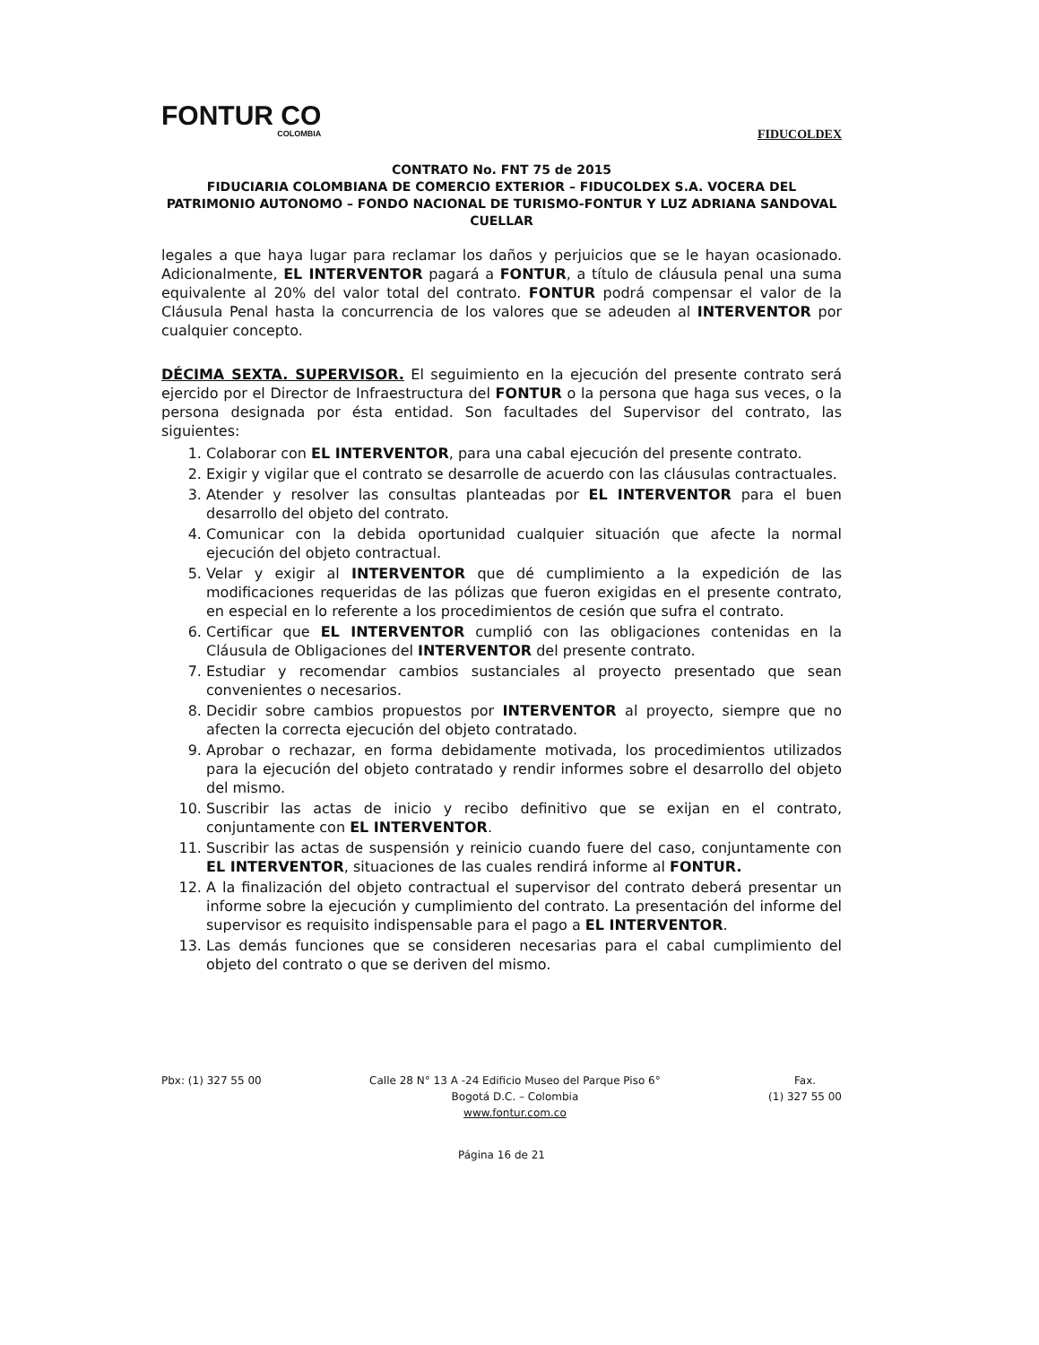FONTUR CO
COLOMBIA
FIDUCOLDEX
CONTRATO No. FNT 75 de 2015
FIDUCIARIA COLOMBIANA DE COMERCIO EXTERIOR – FIDUCOLDEX S.A. VOCERA DEL PATRIMONIO AUTONOMO – FONDO NACIONAL DE TURISMO-FONTUR Y LUZ ADRIANA SANDOVAL CUELLAR
legales a que haya lugar para reclamar los daños y perjuicios que se le hayan ocasionado. Adicionalmente, EL INTERVENTOR pagará a FONTUR, a título de cláusula penal una suma equivalente al 20% del valor total del contrato. FONTUR podrá compensar el valor de la Cláusula Penal hasta la concurrencia de los valores que se adeuden al INTERVENTOR por cualquier concepto.
DÉCIMA SEXTA. SUPERVISOR. El seguimiento en la ejecución del presente contrato será ejercido por el Director de Infraestructura del FONTUR o la persona que haga sus veces, o la persona designada por ésta entidad. Son facultades del Supervisor del contrato, las siguientes:
1. Colaborar con EL INTERVENTOR, para una cabal ejecución del presente contrato.
2. Exigir y vigilar que el contrato se desarrolle de acuerdo con las cláusulas contractuales.
3. Atender y resolver las consultas planteadas por EL INTERVENTOR para el buen desarrollo del objeto del contrato.
4. Comunicar con la debida oportunidad cualquier situación que afecte la normal ejecución del objeto contractual.
5. Velar y exigir al INTERVENTOR que dé cumplimiento a la expedición de las modificaciones requeridas de las pólizas que fueron exigidas en el presente contrato, en especial en lo referente a los procedimientos de cesión que sufra el contrato.
6. Certificar que EL INTERVENTOR cumplió con las obligaciones contenidas en la Cláusula de Obligaciones del INTERVENTOR del presente contrato.
7. Estudiar y recomendar cambios sustanciales al proyecto presentado que sean convenientes o necesarios.
8. Decidir sobre cambios propuestos por INTERVENTOR al proyecto, siempre que no afecten la correcta ejecución del objeto contratado.
9. Aprobar o rechazar, en forma debidamente motivada, los procedimientos utilizados para la ejecución del objeto contratado y rendir informes sobre el desarrollo del objeto del mismo.
10. Suscribir las actas de inicio y recibo definitivo que se exijan en el contrato, conjuntamente con EL INTERVENTOR.
11. Suscribir las actas de suspensión y reinicio cuando fuere del caso, conjuntamente con EL INTERVENTOR, situaciones de las cuales rendirá informe al FONTUR.
12. A la finalización del objeto contractual el supervisor del contrato deberá presentar un informe sobre la ejecución y cumplimiento del contrato. La presentación del informe del supervisor es requisito indispensable para el pago a EL INTERVENTOR.
13. Las demás funciones que se consideren necesarias para el cabal cumplimiento del objeto del contrato o que se deriven del mismo.
Pbx: (1) 327 55 00 Calle 28 N° 13 A -24 Edificio Museo del Parque Piso 6°
Bogotá D.C. – Colombia
www.fontur.com.co
Fax.
(1) 327 55 00
Página 16 de 21